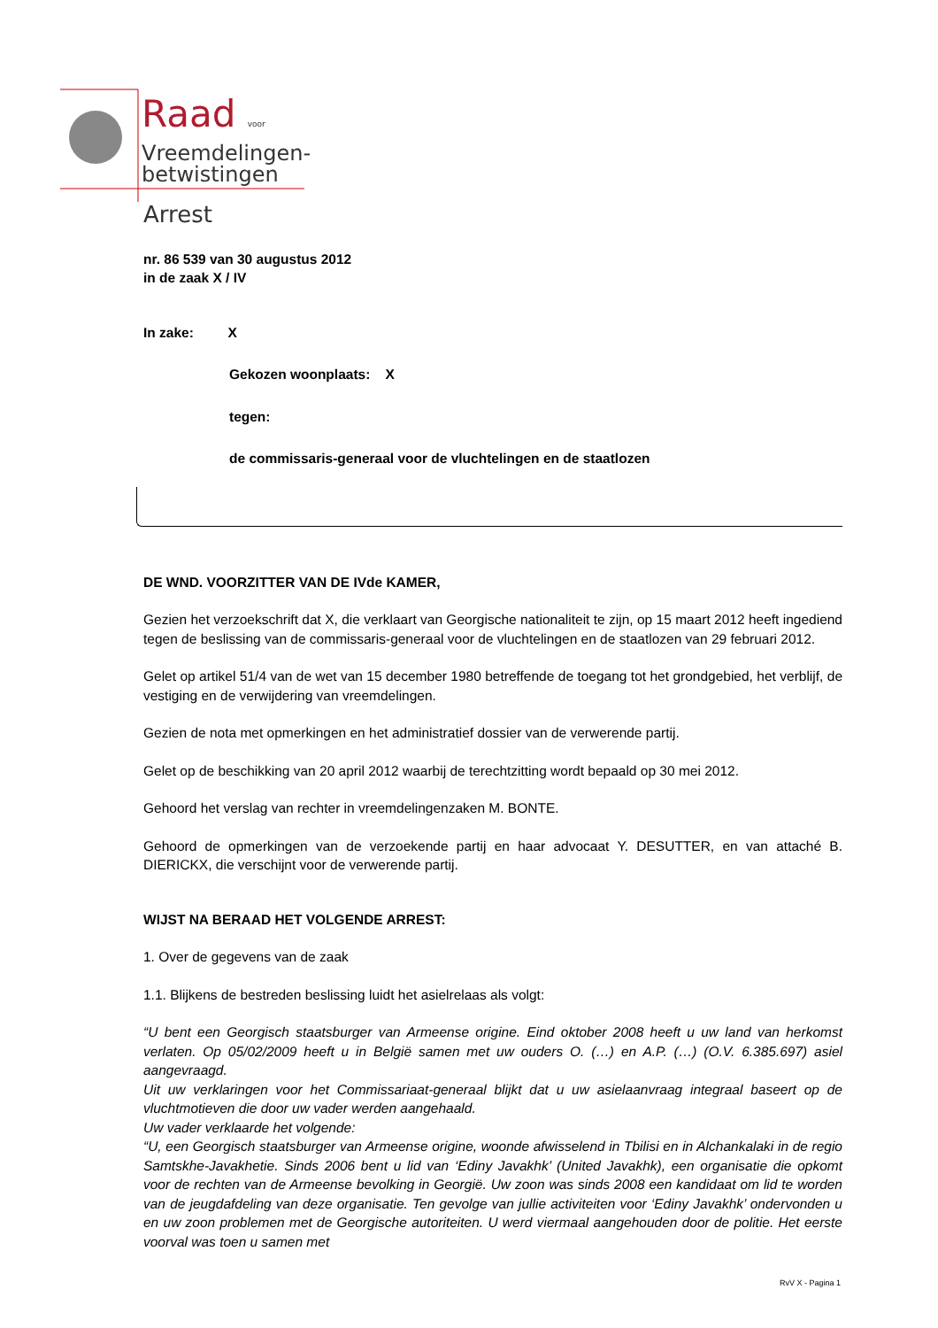Raad voor
Vreemdelingen-
betwistingen
Arrest
nr. 86 539 van 30 augustus 2012
in de zaak X / IV
In zake: X
Gekozen woonplaats: X
tegen:
de commissaris-generaal voor de vluchtelingen en de staatlozen
DE WND. VOORZITTER VAN DE IVde KAMER,
Gezien het verzoekschrift dat X, die verklaart van Georgische nationaliteit te zijn, op 15 maart 2012 heeft ingediend tegen de beslissing van de commissaris-generaal voor de vluchtelingen en de staatlozen van 29 februari 2012.
Gelet op artikel 51/4 van de wet van 15 december 1980 betreffende de toegang tot het grondgebied, het verblijf, de vestiging en de verwijdering van vreemdelingen.
Gezien de nota met opmerkingen en het administratief dossier van de verwerende partij.
Gelet op de beschikking van 20 april 2012 waarbij de terechtzitting wordt bepaald op 30 mei 2012.
Gehoord het verslag van rechter in vreemdelingenzaken M. BONTE.
Gehoord de opmerkingen van de verzoekende partij en haar advocaat Y. DESUTTER, en van attaché B. DIERICKX, die verschijnt voor de verwerende partij.
WIJST NA BERAAD HET VOLGENDE ARREST:
1. Over de gegevens van de zaak
1.1. Blijkens de bestreden beslissing luidt het asielrelaas als volgt:
“U bent een Georgisch staatsburger van Armeense origine. Eind oktober 2008 heeft u uw land van herkomst verlaten. Op 05/02/2009 heeft u in België samen met uw ouders O. (…) en A.P. (…) (O.V. 6.385.697) asiel aangevraagd.
Uit uw verklaringen voor het Commissariaat-generaal blijkt dat u uw asielaanvraag integraal baseert op de vluchtmotieven die door uw vader werden aangehaald.
Uw vader verklaarde het volgende:
“U, een Georgisch staatsburger van Armeense origine, woonde afwisselend in Tbilisi en in Alchankalaki in de regio Samtskhe-Javakhetie. Sinds 2006 bent u lid van ‘Ediny Javakhk’ (United Javakhk), een organisatie die opkomt voor de rechten van de Armeense bevolking in Georgië. Uw zoon was sinds 2008 een kandidaat om lid te worden van de jeugdafdeling van deze organisatie. Ten gevolge van jullie activiteiten voor ‘Ediny Javakhk’ ondervonden u en uw zoon problemen met de Georgische autoriteiten. U werd viermaal aangehouden door de politie. Het eerste voorval was toen u samen met
RvV X - Pagina 1